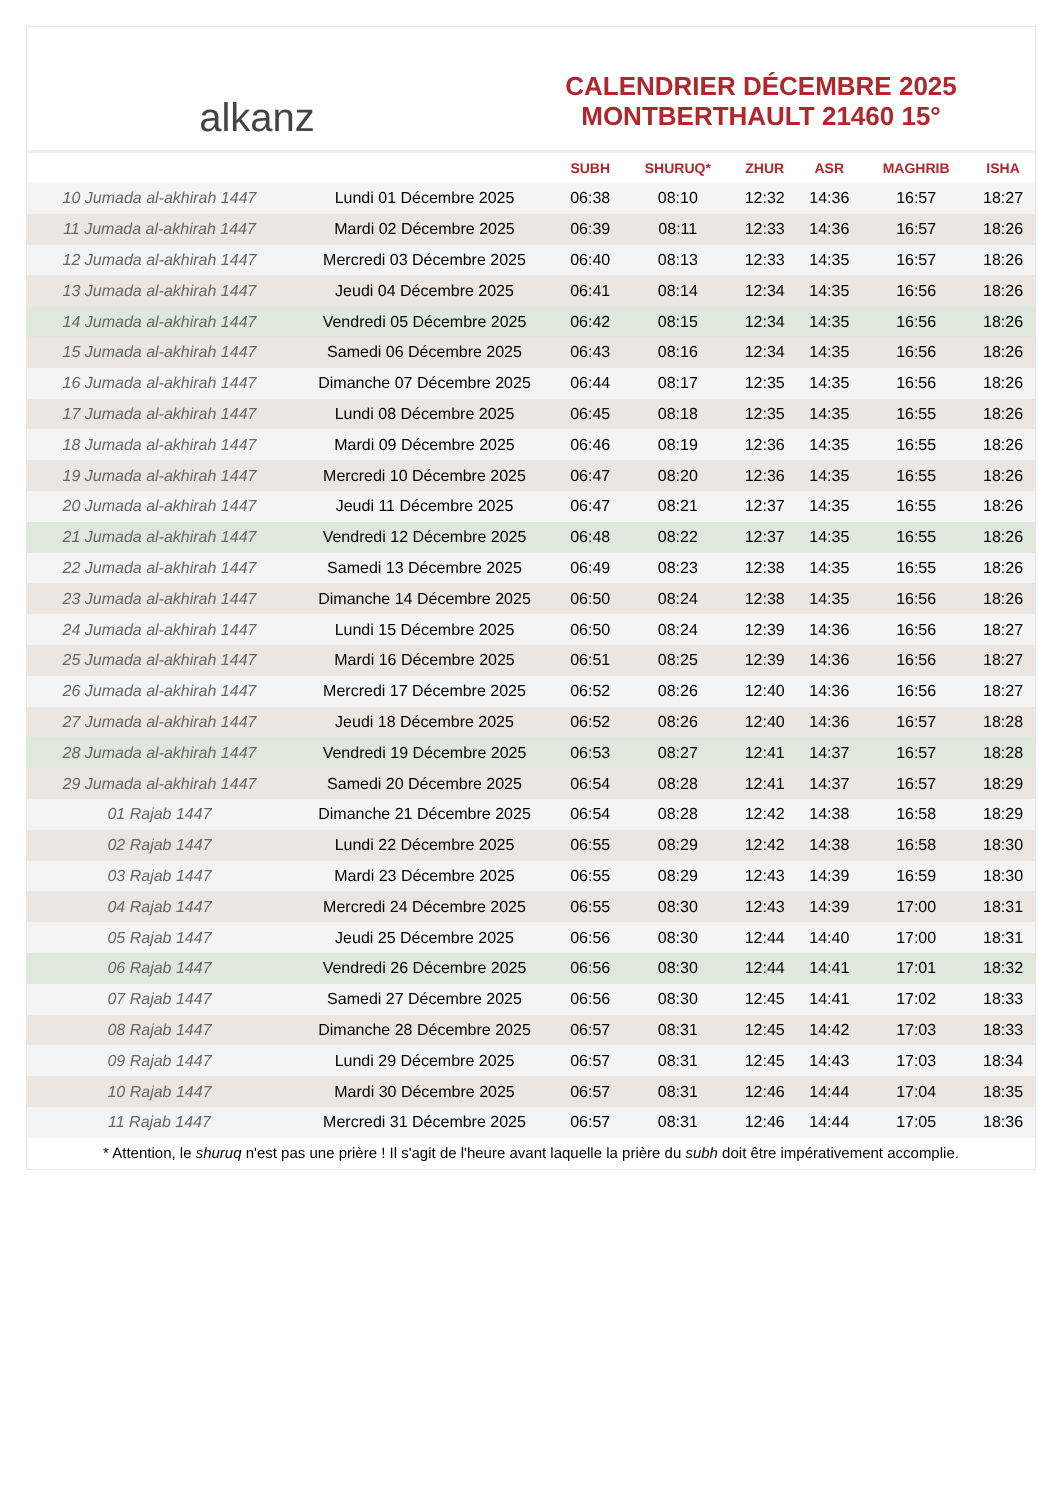alkanz
CALENDRIER DÉCEMBRE 2025
MONTBERTHAULT 21460 15°
| | | SUBH | SHURUQ* | ZHUR | ASR | MAGHRIB | ISHA |
| --- | --- | --- | --- | --- | --- | --- | --- |
| 10 Jumada al-akhirah 1447 | Lundi 01 Décembre 2025 | 06:38 | 08:10 | 12:32 | 14:36 | 16:57 | 18:27 |
| 11 Jumada al-akhirah 1447 | Mardi 02 Décembre 2025 | 06:39 | 08:11 | 12:33 | 14:36 | 16:57 | 18:26 |
| 12 Jumada al-akhirah 1447 | Mercredi 03 Décembre 2025 | 06:40 | 08:13 | 12:33 | 14:35 | 16:57 | 18:26 |
| 13 Jumada al-akhirah 1447 | Jeudi 04 Décembre 2025 | 06:41 | 08:14 | 12:34 | 14:35 | 16:56 | 18:26 |
| 14 Jumada al-akhirah 1447 | Vendredi 05 Décembre 2025 | 06:42 | 08:15 | 12:34 | 14:35 | 16:56 | 18:26 |
| 15 Jumada al-akhirah 1447 | Samedi 06 Décembre 2025 | 06:43 | 08:16 | 12:34 | 14:35 | 16:56 | 18:26 |
| 16 Jumada al-akhirah 1447 | Dimanche 07 Décembre 2025 | 06:44 | 08:17 | 12:35 | 14:35 | 16:56 | 18:26 |
| 17 Jumada al-akhirah 1447 | Lundi 08 Décembre 2025 | 06:45 | 08:18 | 12:35 | 14:35 | 16:55 | 18:26 |
| 18 Jumada al-akhirah 1447 | Mardi 09 Décembre 2025 | 06:46 | 08:19 | 12:36 | 14:35 | 16:55 | 18:26 |
| 19 Jumada al-akhirah 1447 | Mercredi 10 Décembre 2025 | 06:47 | 08:20 | 12:36 | 14:35 | 16:55 | 18:26 |
| 20 Jumada al-akhirah 1447 | Jeudi 11 Décembre 2025 | 06:47 | 08:21 | 12:37 | 14:35 | 16:55 | 18:26 |
| 21 Jumada al-akhirah 1447 | Vendredi 12 Décembre 2025 | 06:48 | 08:22 | 12:37 | 14:35 | 16:55 | 18:26 |
| 22 Jumada al-akhirah 1447 | Samedi 13 Décembre 2025 | 06:49 | 08:23 | 12:38 | 14:35 | 16:55 | 18:26 |
| 23 Jumada al-akhirah 1447 | Dimanche 14 Décembre 2025 | 06:50 | 08:24 | 12:38 | 14:35 | 16:56 | 18:26 |
| 24 Jumada al-akhirah 1447 | Lundi 15 Décembre 2025 | 06:50 | 08:24 | 12:39 | 14:36 | 16:56 | 18:27 |
| 25 Jumada al-akhirah 1447 | Mardi 16 Décembre 2025 | 06:51 | 08:25 | 12:39 | 14:36 | 16:56 | 18:27 |
| 26 Jumada al-akhirah 1447 | Mercredi 17 Décembre 2025 | 06:52 | 08:26 | 12:40 | 14:36 | 16:56 | 18:27 |
| 27 Jumada al-akhirah 1447 | Jeudi 18 Décembre 2025 | 06:52 | 08:26 | 12:40 | 14:36 | 16:57 | 18:28 |
| 28 Jumada al-akhirah 1447 | Vendredi 19 Décembre 2025 | 06:53 | 08:27 | 12:41 | 14:37 | 16:57 | 18:28 |
| 29 Jumada al-akhirah 1447 | Samedi 20 Décembre 2025 | 06:54 | 08:28 | 12:41 | 14:37 | 16:57 | 18:29 |
| 01 Rajab 1447 | Dimanche 21 Décembre 2025 | 06:54 | 08:28 | 12:42 | 14:38 | 16:58 | 18:29 |
| 02 Rajab 1447 | Lundi 22 Décembre 2025 | 06:55 | 08:29 | 12:42 | 14:38 | 16:58 | 18:30 |
| 03 Rajab 1447 | Mardi 23 Décembre 2025 | 06:55 | 08:29 | 12:43 | 14:39 | 16:59 | 18:30 |
| 04 Rajab 1447 | Mercredi 24 Décembre 2025 | 06:55 | 08:30 | 12:43 | 14:39 | 17:00 | 18:31 |
| 05 Rajab 1447 | Jeudi 25 Décembre 2025 | 06:56 | 08:30 | 12:44 | 14:40 | 17:00 | 18:31 |
| 06 Rajab 1447 | Vendredi 26 Décembre 2025 | 06:56 | 08:30 | 12:44 | 14:41 | 17:01 | 18:32 |
| 07 Rajab 1447 | Samedi 27 Décembre 2025 | 06:56 | 08:30 | 12:45 | 14:41 | 17:02 | 18:33 |
| 08 Rajab 1447 | Dimanche 28 Décembre 2025 | 06:57 | 08:31 | 12:45 | 14:42 | 17:03 | 18:33 |
| 09 Rajab 1447 | Lundi 29 Décembre 2025 | 06:57 | 08:31 | 12:45 | 14:43 | 17:03 | 18:34 |
| 10 Rajab 1447 | Mardi 30 Décembre 2025 | 06:57 | 08:31 | 12:46 | 14:44 | 17:04 | 18:35 |
| 11 Rajab 1447 | Mercredi 31 Décembre 2025 | 06:57 | 08:31 | 12:46 | 14:44 | 17:05 | 18:36 |
* Attention, le shuruq n'est pas une prière ! Il s'agit de l'heure avant laquelle la prière du subh doit être impérativement accomplie.